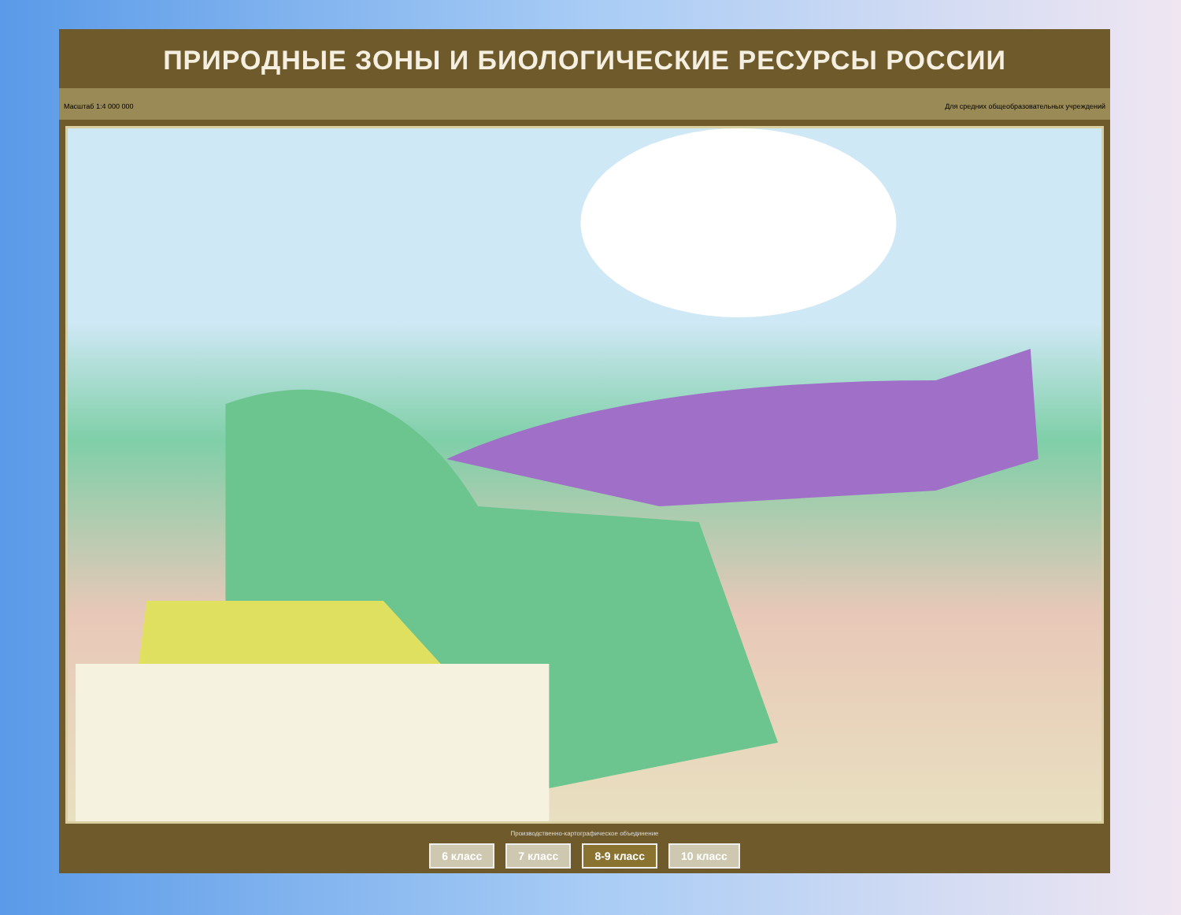ПРИРОДНЫЕ ЗОНЫ И БИОЛОГИЧЕСКИЕ РЕСУРСЫ РОССИИ
Масштаб 1:4 000 000 Для средних общеобразовательных учреждений
Производственно-картографическое объединение
6 класс 7 класс 8-9 класс 10 класс